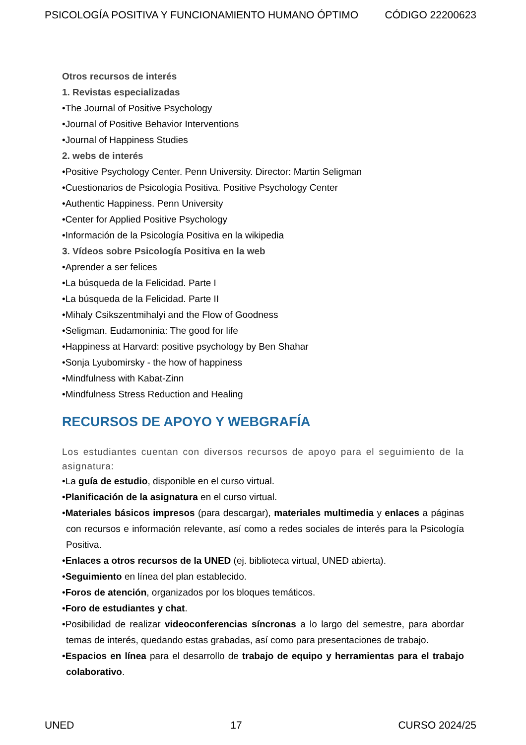PSICOLOGÍA POSITIVA Y FUNCIONAMIENTO HUMANO ÓPTIMO CÓDIGO 22200623
Otros recursos de interés
1. Revistas especializadas
•The Journal of Positive Psychology
•Journal of Positive Behavior Interventions
•Journal of Happiness Studies
2. webs de interés
•Positive Psychology Center. Penn University. Director: Martin Seligman
•Cuestionarios de Psicología Positiva. Positive Psychology Center
•Authentic Happiness. Penn University
•Center for Applied Positive Psychology
•Información de la Psicología Positiva en la wikipedia
3. Vídeos sobre Psicología Positiva en la web
•Aprender a ser felices
•La búsqueda de la Felicidad. Parte I
•La búsqueda de la Felicidad. Parte II
•Mihaly Csikszentmihalyi and the Flow of Goodness
•Seligman. Eudamoninia: The good for life
•Happiness at Harvard: positive psychology by Ben Shahar
•Sonja Lyubomirsky - the how of happiness
•Mindfulness with Kabat-Zinn
•Mindfulness Stress Reduction and Healing
RECURSOS DE APOYO Y WEBGRAFÍA
Los estudiantes cuentan con diversos recursos de apoyo para el seguimiento de la asignatura:
•La guía de estudio, disponible en el curso virtual.
•Planificación de la asignatura en el curso virtual.
•Materiales básicos impresos (para descargar), materiales multimedia y enlaces a páginas con recursos e información relevante, así como a redes sociales de interés para la Psicología Positiva.
•Enlaces a otros recursos de la UNED (ej. biblioteca virtual, UNED abierta).
•Seguimiento en línea del plan establecido.
•Foros de atención, organizados por los bloques temáticos.
•Foro de estudiantes y chat.
•Posibilidad de realizar videoconferencias síncronas a lo largo del semestre, para abordar temas de interés, quedando estas grabadas, así como para presentaciones de trabajo.
•Espacios en línea para el desarrollo de trabajo de equipo y herramientas para el trabajo colaborativo.
UNED 17 CURSO 2024/25